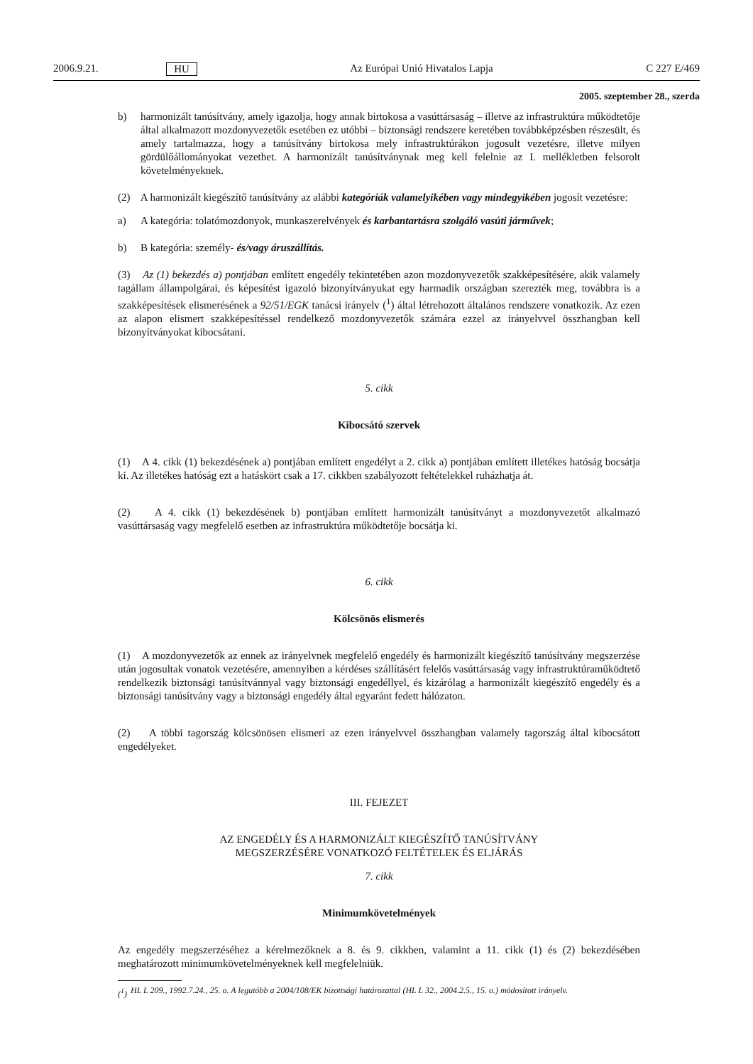2006.9.21. HU Az Európai Unió Hivatalos Lapja C 227 E/469
2005. szeptember 28., szerda
b) harmonizált tanúsítvány, amely igazolja, hogy annak birtokosa a vasúttársaság – illetve az infrastruktúra működtetője által alkalmazott mozdonyvezetők esetében ez utóbbi – biztonsági rendszere keretében továbbképzésben részesült, és amely tartalmazza, hogy a tanúsítvány birtokosa mely infrastruktúrákon jogosult vezetésre, illetve milyen gördülőállományokat vezethet. A harmonizált tanúsítványnak meg kell felelnie az I. mellékletben felsorolt követelményeknek.
(2) A harmonizált kiegészítő tanúsítvány az alábbi kategóriák valamelyikében vagy mindegyikében jogosít vezetésre:
a) A kategória: tolatómozdonyok, munkaszerelvények és karbantartásra szolgáló vasúti járművek;
b) B kategória: személy- és/vagy áruszállítás.
(3) Az (1) bekezdés a) pontjában említett engedély tekintetében azon mozdonyvezetők szakképesítésére, akik valamely tagállam állampolgárai, és képesítést igazoló bizonyítványukat egy harmadik országban szerezték meg, továbbra is a szakképesítések elismerésének a 92/51/EGK tanácsi irányelv (<sup>1</sup>) által létrehozott általános rendszere vonatkozik. Az ezen az alapon elismert szakképesítéssel rendelkező mozdonyvezetők számára ezzel az irányelvvel összhangban kell bizonyítványokat kibocsátani.
5. cikk
Kibocsátó szervek
(1) A 4. cikk (1) bekezdésének a) pontjában említett engedélyt a 2. cikk a) pontjában említett illetékes hatóság bocsátja ki. Az illetékes hatóság ezt a hatáskört csak a 17. cikkben szabályozott feltételekkel ruházhatja át.
(2) A 4. cikk (1) bekezdésének b) pontjában említett harmonizált tanúsítványt a mozdonyvezetőt alkalmazó vasúttársaság vagy megfelelő esetben az infrastruktúra működtetője bocsátja ki.
6. cikk
Kölcsönös elismerés
(1) A mozdonyvezetők az ennek az irányelvnek megfelelő engedély és harmonizált kiegészítő tanúsítvány megszerzése után jogosultak vonatok vezetésére, amennyiben a kérdéses szállításért felelős vasúttársaság vagy infrastruktúraműködtető rendelkezik biztonsági tanúsítvánnyal vagy biztonsági engedéllyel, és kizárólag a harmonizált kiegészítő engedély és a biztonsági tanúsítvány vagy a biztonsági engedély által egyaránt fedett hálózaton.
(2) A többi tagország kölcsönösen elismeri az ezen irányelvvel összhangban valamely tagország által kibocsátott engedélyeket.
III. FEJEZET
AZ ENGEDÉLY ÉS A HARMONIZÁLT KIEGÉSZÍTŐ TANÚSÍTVÁNY
MEGSZERZÉSÉRE VONATKOZÓ FELTÉTELEK ÉS ELJÁRÁS
7. cikk
Minimumkövetelmények
Az engedély megszerzéséhez a kérelmezőknek a 8. és 9. cikkben, valamint a 11. cikk (1) és (2) bekezdésében meghatározott minimumkövetelményeknek kell megfelelniük.
(<sup>1</sup>) HL L 209., 1992.7.24., 25. o. A legutóbb a 2004/108/EK bizottsági határozattal (HL L 32., 2004.2.5., 15. o.) módosított irányelv.